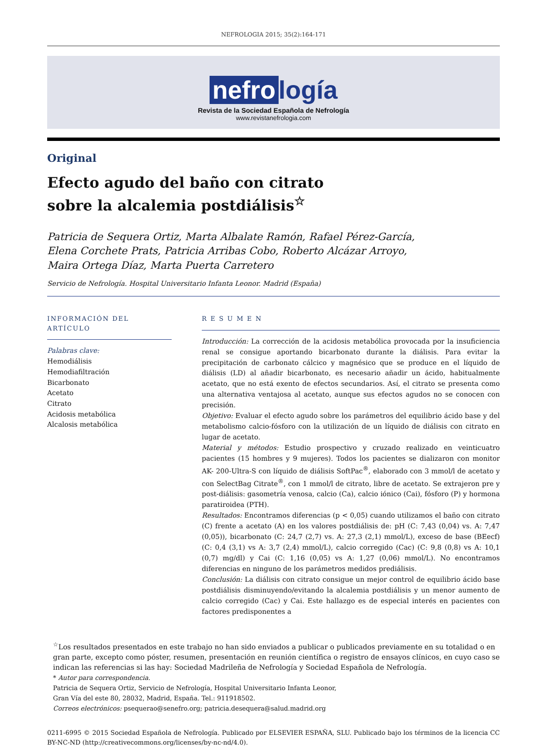NEFROLOGIA 2015; 35(2):164-171
nefro logía
Revista de la Sociedad Española de Nefrología
www.revistanefrologia.com
Original
Efecto agudo del baño con citrato
sobre la alcalemia postdiálisis<sup>☆</sup>
Patricia de Sequera Ortiz, Marta Albalate Ramón, Rafael Pérez-García,
Elena Corchete Prats, Patricia Arribas Cobo, Roberto Alcázar Arroyo,
Maira Ortega Díaz, Marta Puerta Carretero
Servicio de Nefrología. Hospital Universitario Infanta Leonor. Madrid (España)
INFORMACIÓN DEL ARTÍCULO
Palabras clave:
Hemodiálisis
Hemodiafiltración
Bicarbonato
Acetato
Citrato
Acidosis metabólica
Alcalosis metabólica
R E S U M E N
Introducción: La corrección de la acidosis metabólica provocada por la insuficiencia renal se consigue aportando bicarbonato durante la diálisis. Para evitar la precipitación de carbonato cálcico y magnésico que se produce en el líquido de diálisis (LD) al añadir bicarbonato, es necesario añadir un ácido, habitualmente acetato, que no está exento de efectos secundarios. Así, el citrato se presenta como una alternativa ventajosa al acetato, aunque sus efectos agudos no se conocen con precisión.
Objetivo: Evaluar el efecto agudo sobre los parámetros del equilibrio ácido base y del metabolismo calcio-fósforo con la utilización de un líquido de diálisis con citrato en lugar de acetato.
Material y métodos: Estudio prospectivo y cruzado realizado en veinticuatro pacientes (15 hombres y 9 mujeres). Todos los pacientes se dializaron con monitor AK- 200-Ultra-S con líquido de diálisis SoftPac<sup>®</sup>, elaborado con 3 mmol/l de acetato y con SelectBag Citrate<sup>®</sup>, con 1 mmol/l de citrato, libre de acetato. Se extrajeron pre y post-diálisis: gasometría venosa, calcio (Ca), calcio iónico (Cai), fósforo (P) y hormona paratiroidea (PTH).
Resultados: Encontramos diferencias (p < 0,05) cuando utilizamos el baño con citrato (C) frente a acetato (A) en los valores postdiálisis de: pH (C: 7,43 (0,04) vs. A: 7,47 (0,05)), bicarbonato (C: 24,7 (2,7) vs. A: 27,3 (2,1) mmol/L), exceso de base (BEecf) (C: 0,4 (3,1) vs A: 3,7 (2,4) mmol/L), calcio corregido (Cac) (C: 9,8 (0,8) vs A: 10,1 (0,7) mg/dl) y Cai (C: 1,16 (0,05) vs A: 1,27 (0,06) mmol/L). No encontramos diferencias en ninguno de los parámetros medidos prediálisis.
Conclusión: La diálisis con citrato consigue un mejor control de equilibrio ácido base postdiálisis disminuyendo/evitando la alcalemia postdiálisis y un menor aumento de calcio corregido (Cac) y Cai. Este hallazgo es de especial interés en pacientes con factores predisponentes a
<sup>☆</sup>Los resultados presentados en este trabajo no han sido enviados a publicar o publicados previamente en su totalidad o en gran parte, excepto como póster, resumen, presentación en reunión científica o registro de ensayos clínicos, en cuyo caso se indican las referencias si las hay: Sociedad Madrileña de Nefrología y Sociedad Española de Nefrología.
* Autor para correspondencia.
Patricia de Sequera Ortiz, Servicio de Nefrología, Hospital Universitario Infanta Leonor,
Gran Vía del este 80, 28032, Madrid, España. Tel.: 911918502.
Correos electrónicos: psequerao@senefro.org; patricia.desequera@salud.madrid.org
0211-6995 © 2015 Sociedad Española de Nefrología. Publicado por ELSEVIER ESPAÑA, SLU. Publicado bajo los términos de la licencia CC BY-NC-ND (http://creativecommons.org/licenses/by-nc-nd/4.0).